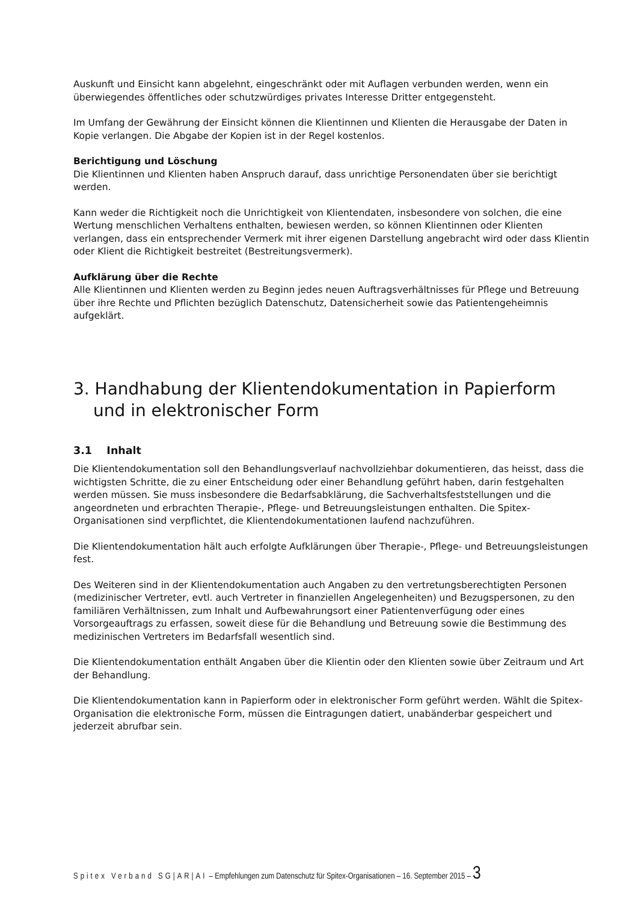Auskunft und Einsicht kann abgelehnt, eingeschränkt oder mit Auflagen verbunden werden, wenn ein überwiegendes öffentliches oder schutzwürdiges privates Interesse Dritter entgegensteht.
Im Umfang der Gewährung der Einsicht können die Klientinnen und Klienten die Herausgabe der Daten in Kopie verlangen. Die Abgabe der Kopien ist in der Regel kostenlos.
Berichtigung und Löschung
Die Klientinnen und Klienten haben Anspruch darauf, dass unrichtige Personendaten über sie berichtigt werden.
Kann weder die Richtigkeit noch die Unrichtigkeit von Klientendaten, insbesondere von solchen, die eine Wertung menschlichen Verhaltens enthalten, bewiesen werden, so können Klientinnen oder Klienten verlangen, dass ein entsprechender Vermerk mit ihrer eigenen Darstellung angebracht wird oder dass Klientin oder Klient die Richtigkeit bestreitet (Bestreitungsvermerk).
Aufklärung über die Rechte
Alle Klientinnen und Klienten werden zu Beginn jedes neuen Auftragsverhältnisses für Pflege und Betreuung über ihre Rechte und Pflichten bezüglich Datenschutz, Datensicherheit sowie das Patientengeheimnis aufgeklärt.
3. Handhabung der Klientendokumentation in Papierform und in elektronischer Form
3.1 Inhalt
Die Klientendokumentation soll den Behandlungsverlauf nachvollziehbar dokumentieren, das heisst, dass die wichtigsten Schritte, die zu einer Entscheidung oder einer Behandlung geführt haben, darin festgehalten werden müssen. Sie muss insbesondere die Bedarfsabklärung, die Sachverhaltsfeststellungen und die angeordneten und erbrachten Therapie-, Pflege- und Betreuungsleistungen enthalten. Die Spitex-Organisationen sind verpflichtet, die Klientendokumentationen laufend nachzuführen.
Die Klientendokumentation hält auch erfolgte Aufklärungen über Therapie-, Pflege- und Betreuungsleistungen fest.
Des Weiteren sind in der Klientendokumentation auch Angaben zu den vertretungsberechtigten Personen (medizinischer Vertreter, evtl. auch Vertreter in finanziellen Angelegenheiten) und Bezugspersonen, zu den familiären Verhältnissen, zum Inhalt und Aufbewahrungsort einer Patientenverfügung oder eines Vorsorgeauftrags zu erfassen, soweit diese für die Behandlung und Betreuung sowie die Bestimmung des medizinischen Vertreters im Bedarfsfall wesentlich sind.
Die Klientendokumentation enthält Angaben über die Klientin oder den Klienten sowie über Zeitraum und Art der Behandlung.
Die Klientendokumentation kann in Papierform oder in elektronischer Form geführt werden. Wählt die Spitex-Organisation die elektronische Form, müssen die Eintragungen datiert, unabänderbar gespeichert und jederzeit abrufbar sein.
Spitex Verband SG|AR|AI – Empfehlungen zum Datenschutz für Spitex-Organisationen – 16. September 2015 – 3